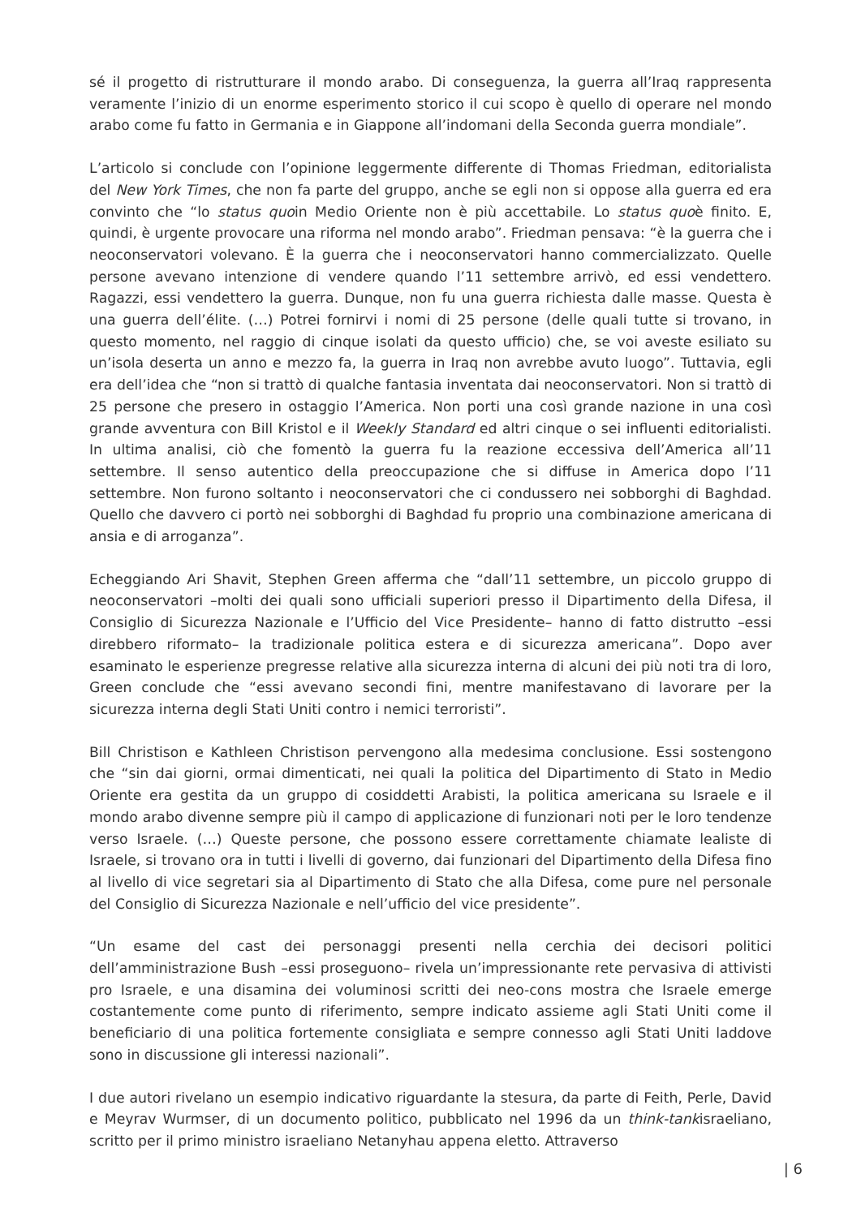sé il progetto di ristrutturare il mondo arabo. Di conseguenza, la guerra all’Iraq rappresenta veramente l’inizio di un enorme esperimento storico il cui scopo è quello di operare nel mondo arabo come fu fatto in Germania e in Giappone all’indomani della Seconda guerra mondiale”.
L’articolo si conclude con l’opinione leggermente differente di Thomas Friedman, editorialista del New York Times, che non fa parte del gruppo, anche se egli non si oppose alla guerra ed era convinto che “lo status quoin Medio Oriente non è più accettabile. Lo status quoè finito. E, quindi, è urgente provocare una riforma nel mondo arabo”. Friedman pensava: “è la guerra che i neoconservatori volevano. È la guerra che i neoconservatori hanno commercializzato. Quelle persone avevano intenzione di vendere quando l’11 settembre arrivò, ed essi vendettero. Ragazzi, essi vendettero la guerra. Dunque, non fu una guerra richiesta dalle masse. Questa è una guerra dell’élite. (…) Potrei fornirvi i nomi di 25 persone (delle quali tutte si trovano, in questo momento, nel raggio di cinque isolati da questo ufficio) che, se voi aveste esiliato su un’isola deserta un anno e mezzo fa, la guerra in Iraq non avrebbe avuto luogo”. Tuttavia, egli era dell’idea che “non si trattò di qualche fantasia inventata dai neoconservatori. Non si trattò di 25 persone che presero in ostaggio l’America. Non porti una così grande nazione in una così grande avventura con Bill Kristol e il Weekly Standard ed altri cinque o sei influenti editorialisti. In ultima analisi, ciò che fomentò la guerra fu la reazione eccessiva dell’America all’11 settembre. Il senso autentico della preoccupazione che si diffuse in America dopo l’11 settembre. Non furono soltanto i neoconservatori che ci condussero nei sobborghi di Baghdad. Quello che davvero ci portò nei sobborghi di Baghdad fu proprio una combinazione americana di ansia e di arroganza”.
Echeggiando Ari Shavit, Stephen Green afferma che “dall’11 settembre, un piccolo gruppo di neoconservatori –molti dei quali sono ufficiali superiori presso il Dipartimento della Difesa, il Consiglio di Sicurezza Nazionale e l’Ufficio del Vice Presidente– hanno di fatto distrutto –essi direbbero riformato– la tradizionale politica estera e di sicurezza americana”. Dopo aver esaminato le esperienze pregresse relative alla sicurezza interna di alcuni dei più noti tra di loro, Green conclude che “essi avevano secondi fini, mentre manifestavano di lavorare per la sicurezza interna degli Stati Uniti contro i nemici terroristi”.
Bill Christison e Kathleen Christison pervengono alla medesima conclusione. Essi sostengono che “sin dai giorni, ormai dimenticati, nei quali la politica del Dipartimento di Stato in Medio Oriente era gestita da un gruppo di cosiddetti Arabisti, la politica americana su Israele e il mondo arabo divenne sempre più il campo di applicazione di funzionari noti per le loro tendenze verso Israele. (…) Queste persone, che possono essere correttamente chiamate lealiste di Israele, si trovano ora in tutti i livelli di governo, dai funzionari del Dipartimento della Difesa fino al livello di vice segretari sia al Dipartimento di Stato che alla Difesa, come pure nel personale del Consiglio di Sicurezza Nazionale e nell’ufficio del vice presidente”.
“Un esame del cast dei personaggi presenti nella cerchia dei decisori politici dell’amministrazione Bush –essi proseguono– rivela un’impressionante rete pervasiva di attivisti pro Israele, e una disamina dei voluminosi scritti dei neo-cons mostra che Israele emerge costantemente come punto di riferimento, sempre indicato assieme agli Stati Uniti come il beneficiario di una politica fortemente consigliata e sempre connesso agli Stati Uniti laddove sono in discussione gli interessi nazionali”.
I due autori rivelano un esempio indicativo riguardante la stesura, da parte di Feith, Perle, David e Meyrav Wurmser, di un documento politico, pubblicato nel 1996 da un think-tankisraeliano, scritto per il primo ministro israeliano Netanyhau appena eletto. Attraverso
| 6